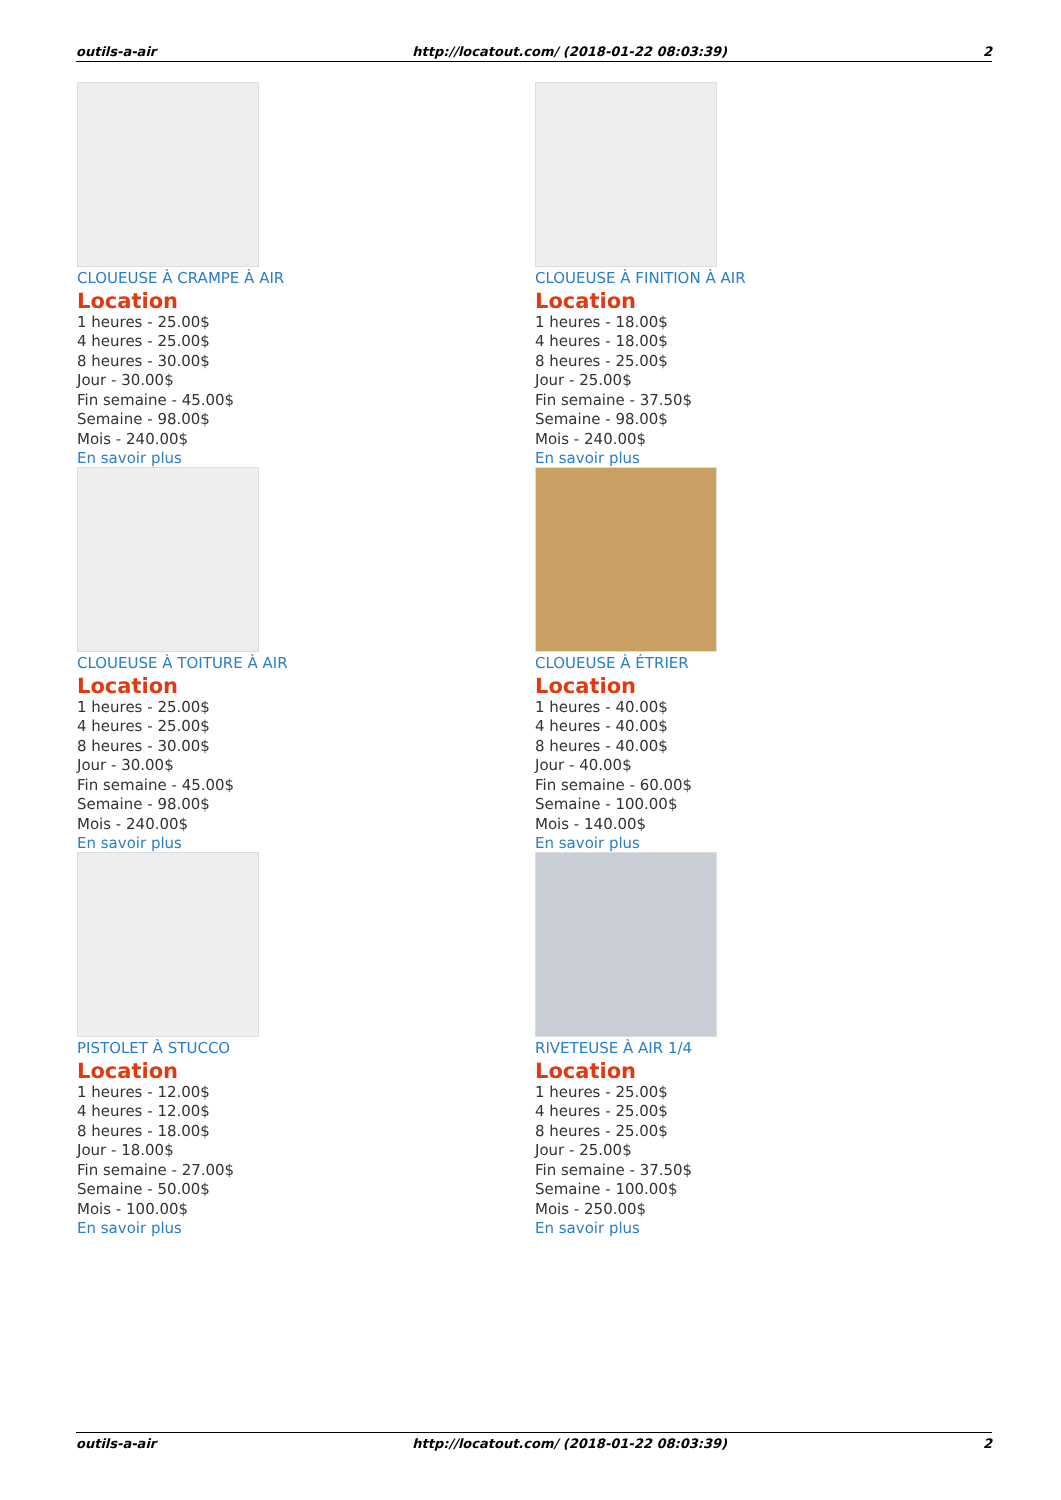outils-a-air http://locatout.com/ (2018-01-22 08:03:39) 2
CLOUEUSE À CRAMPE À AIR
Location
1 heures - 25.00$
4 heures - 25.00$
8 heures - 30.00$
Jour - 30.00$
Fin semaine - 45.00$
Semaine - 98.00$
Mois - 240.00$
En savoir plus
CLOUEUSE À FINITION À AIR
Location
1 heures - 18.00$
4 heures - 18.00$
8 heures - 25.00$
Jour - 25.00$
Fin semaine - 37.50$
Semaine - 98.00$
Mois - 240.00$
En savoir plus
CLOUEUSE À TOITURE À AIR
Location
1 heures - 25.00$
4 heures - 25.00$
8 heures - 30.00$
Jour - 30.00$
Fin semaine - 45.00$
Semaine - 98.00$
Mois - 240.00$
En savoir plus
CLOUEUSE À ÉTRIER
Location
1 heures - 40.00$
4 heures - 40.00$
8 heures - 40.00$
Jour - 40.00$
Fin semaine - 60.00$
Semaine - 100.00$
Mois - 140.00$
En savoir plus
PISTOLET À STUCCO
Location
1 heures - 12.00$
4 heures - 12.00$
8 heures - 18.00$
Jour - 18.00$
Fin semaine - 27.00$
Semaine - 50.00$
Mois - 100.00$
En savoir plus
RIVETEUSE À AIR 1/4
Location
1 heures - 25.00$
4 heures - 25.00$
8 heures - 25.00$
Jour - 25.00$
Fin semaine - 37.50$
Semaine - 100.00$
Mois - 250.00$
En savoir plus
outils-a-air http://locatout.com/ (2018-01-22 08:03:39) 2